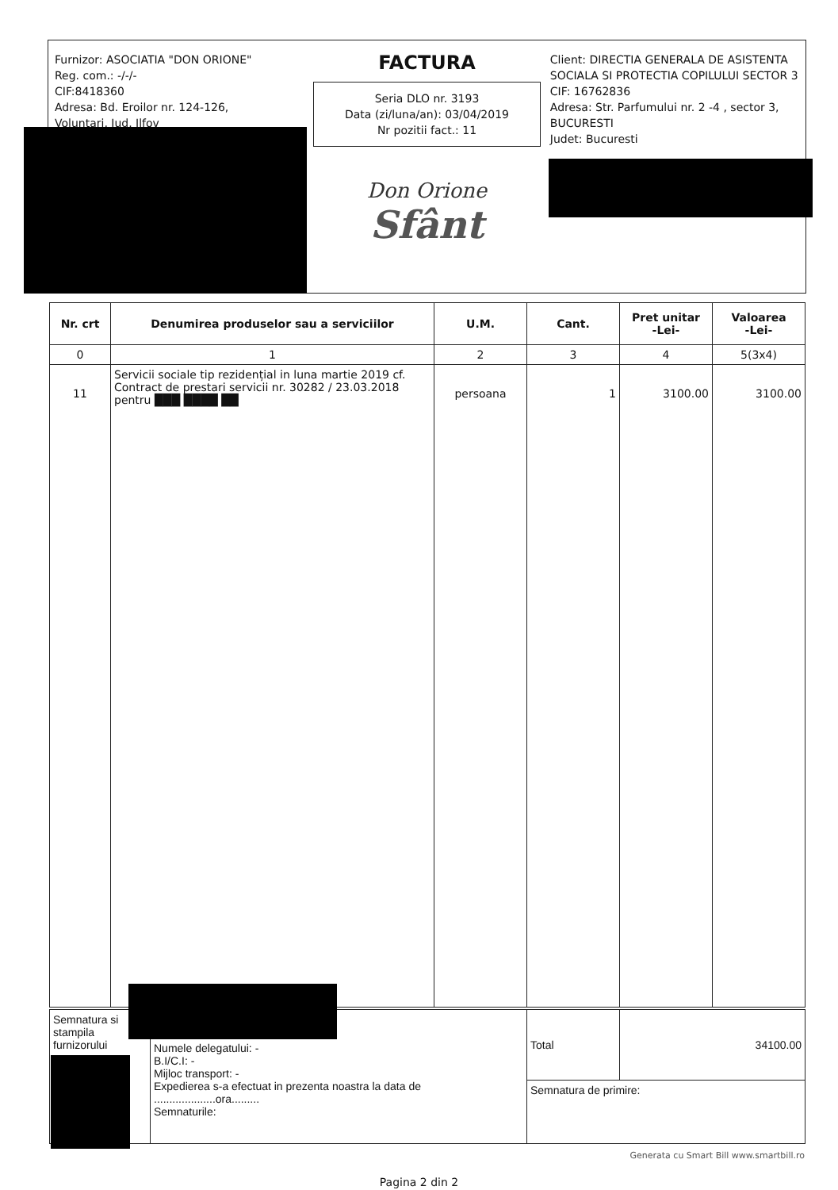Furnizor: ASOCIATIA "DON ORIONE"
Reg. com.: -/-/-
CIF:8418360
Adresa: Bd. Eroilor nr. 124-126,
Voluntari, Jud. Ilfov
FACTURA
Seria DLO nr. 3193
Data (zi/luna/an): 03/04/2019
Nr pozitii fact.: 11
Don Orione
Sfânt
Client: DIRECTIA GENERALA DE ASISTENTA SOCIALA SI PROTECTIA COPILULUI SECTOR 3
CIF: 16762836
Adresa: Str. Parfumului nr. 2 -4 , sector 3, BUCURESTI
Judet: Bucuresti
| Nr. crt | Denumirea produselor sau a serviciilor | U.M. | Cant. | Pret unitar -Lei- | Valoarea -Lei- |
| --- | --- | --- | --- | --- | --- |
| 0 | 1 | 2 | 3 | 4 | 5(3x4) |
| 11 | Servicii sociale tip rezidențial in luna martie 2019 cf. Contract de prestari servicii nr. 30282 / 23.03.2018 pentru ███ ████ ██ | persoana | 1 | 3100.00 | 3100.00 |
| Semnatura si stampila furnizorului | Numele delegatului: - B.I/C.I: - Mijloc transport: - Expedierea s-a efectuat in prezenta noastra la data de ....................ora......... Semnaturile: | Total | 34100.00 |
| | | Semnatura de primire: | |
Generata cu Smart Bill www.smartbill.ro
Pagina 2 din 2